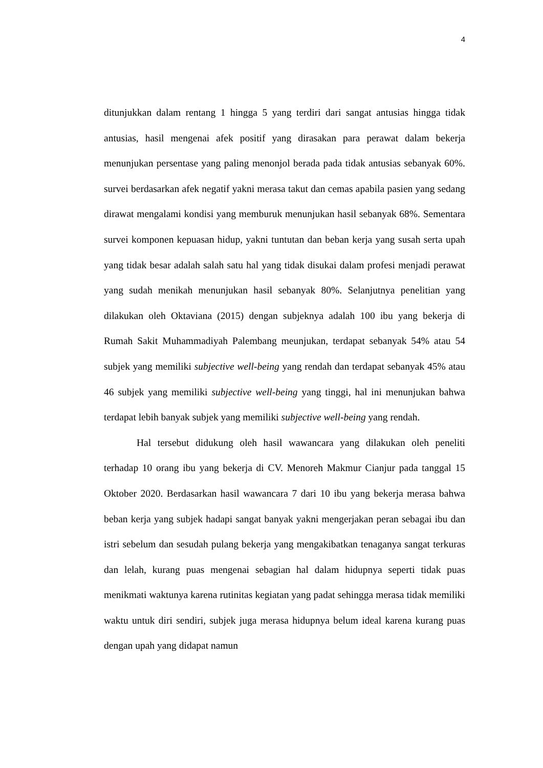4
ditunjukkan dalam rentang 1 hingga 5 yang terdiri dari sangat antusias hingga tidak antusias, hasil mengenai afek positif yang dirasakan para perawat dalam bekerja menunjukan persentase yang paling menonjol berada pada tidak antusias sebanyak 60%. survei berdasarkan afek negatif yakni merasa takut dan cemas apabila pasien yang sedang dirawat mengalami kondisi yang memburuk menunjukan hasil sebanyak 68%. Sementara survei komponen kepuasan hidup, yakni tuntutan dan beban kerja yang susah serta upah yang tidak besar adalah salah satu hal yang tidak disukai dalam profesi menjadi perawat yang sudah menikah menunjukan hasil sebanyak 80%. Selanjutnya penelitian yang dilakukan oleh Oktaviana (2015) dengan subjeknya adalah 100 ibu yang bekerja di Rumah Sakit Muhammadiyah Palembang meunjukan, terdapat sebanyak 54% atau 54 subjek yang memiliki subjective well-being yang rendah dan terdapat sebanyak 45% atau 46 subjek yang memiliki subjective well-being yang tinggi, hal ini menunjukan bahwa terdapat lebih banyak subjek yang memiliki subjective well-being yang rendah.
Hal tersebut didukung oleh hasil wawancara yang dilakukan oleh peneliti terhadap 10 orang ibu yang bekerja di CV. Menoreh Makmur Cianjur pada tanggal 15 Oktober 2020. Berdasarkan hasil wawancara 7 dari 10 ibu yang bekerja merasa bahwa beban kerja yang subjek hadapi sangat banyak yakni mengerjakan peran sebagai ibu dan istri sebelum dan sesudah pulang bekerja yang mengakibatkan tenaganya sangat terkuras dan lelah, kurang puas mengenai sebagian hal dalam hidupnya seperti tidak puas menikmati waktunya karena rutinitas kegiatan yang padat sehingga merasa tidak memiliki waktu untuk diri sendiri, subjek juga merasa hidupnya belum ideal karena kurang puas dengan upah yang didapat namun